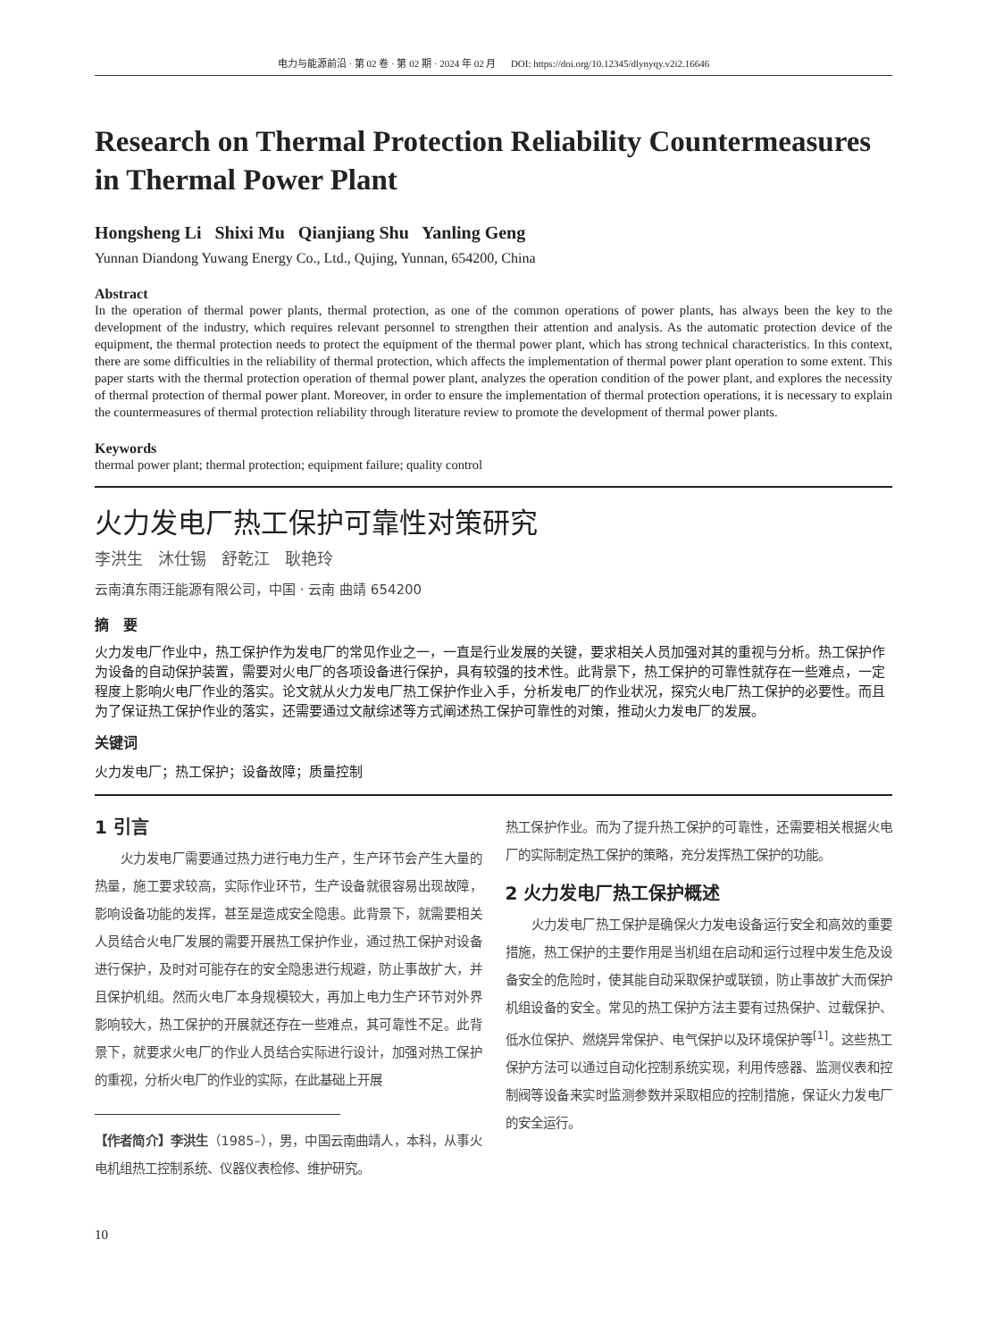电力与能源前沿 · 第 02 卷 · 第 02 期 · 2024 年 02 月 DOI: https://doi.org/10.12345/dlynyqy.v2i2.16646
Research on Thermal Protection Reliability Countermeasures in Thermal Power Plant
Hongsheng Li Shixi Mu Qianjiang Shu Yanling Geng
Yunnan Diandong Yuwang Energy Co., Ltd., Qujing, Yunnan, 654200, China
Abstract
In the operation of thermal power plants, thermal protection, as one of the common operations of power plants, has always been the key to the development of the industry, which requires relevant personnel to strengthen their attention and analysis. As the automatic protection device of the equipment, the thermal protection needs to protect the equipment of the thermal power plant, which has strong technical characteristics. In this context, there are some difficulties in the reliability of thermal protection, which affects the implementation of thermal power plant operation to some extent. This paper starts with the thermal protection operation of thermal power plant, analyzes the operation condition of the power plant, and explores the necessity of thermal protection of thermal power plant. Moreover, in order to ensure the implementation of thermal protection operations, it is necessary to explain the countermeasures of thermal protection reliability through literature review to promote the development of thermal power plants.
Keywords
thermal power plant; thermal protection; equipment failure; quality control
火力发电厂热工保护可靠性对策研究
李洪生 沐仕锡 舒乾江 耿艳玲
云南滇东雨汪能源有限公司，中国 · 云南 曲靖 654200
摘　要
火力发电厂作业中，热工保护作为发电厂的常见作业之一，一直是行业发展的关键，要求相关人员加强对其的重视与分析。热工保护作为设备的自动保护装置，需要对火电厂的各项设备进行保护，具有较强的技术性。此背景下，热工保护的可靠性就存在一些难点，一定程度上影响火电厂作业的落实。论文就从火力发电厂热工保护作业入手，分析发电厂的作业状况，探究火电厂热工保护的必要性。而且为了保证热工保护作业的落实，还需要通过文献综述等方式阐述热工保护可靠性的对策，推动火力发电厂的发展。
关键词
火力发电厂；热工保护；设备故障；质量控制
1 引言
火力发电厂需要通过热力进行电力生产，生产环节会产生大量的热量，施工要求较高，实际作业环节，生产设备就很容易出现故障，影响设备功能的发挥，甚至是造成安全隐患。此背景下，就需要相关人员结合火电厂发展的需要开展热工保护作业，通过热工保护对设备进行保护，及时对可能存在的安全隐患进行规避，防止事故扩大，并且保护机组。然而火电厂本身规模较大，再加上电力生产环节对外界影响较大，热工保护的开展就还存在一些难点，其可靠性不足。此背景下，就要求火电厂的作业人员结合实际进行设计，加强对热工保护的重视，分析火电厂的作业的实际，在此基础上开展
【作者简介】李洪生（1985–），男，中国云南曲靖人，本科，从事火电机组热工控制系统、仪器仪表检修、维护研究。
热工保护作业。而为了提升热工保护的可靠性，还需要相关根据火电厂的实际制定热工保护的策略，充分发挥热工保护的功能。
2 火力发电厂热工保护概述
火力发电厂热工保护是确保火力发电设备运行安全和高效的重要措施，热工保护的主要作用是当机组在启动和运行过程中发生危及设备安全的危险时，使其能自动采取保护或联锁，防止事故扩大而保护机组设备的安全。常见的热工保护方法主要有过热保护、过载保护、低水位保护、燃烧异常保护、电气保护以及环境保护等<sup>[1]</sup>。这些热工保护方法可以通过自动化控制系统实现，利用传感器、监测仪表和控制阀等设备来实时监测参数并采取相应的控制措施，保证火力发电厂的安全运行。
10